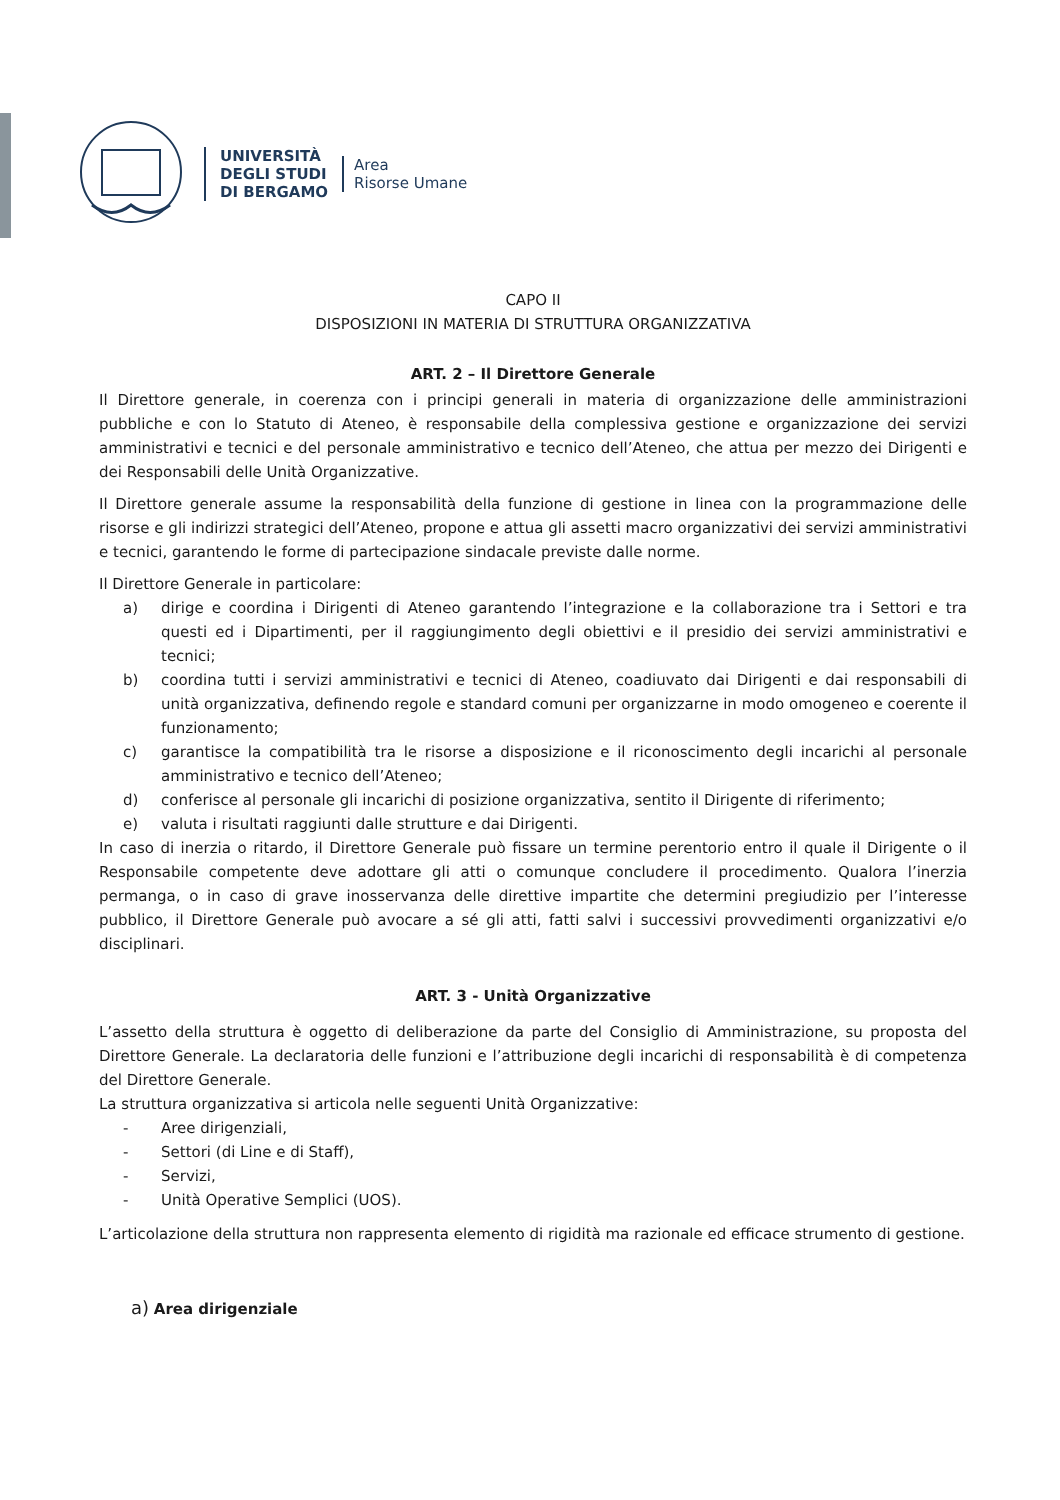UNIVERSITÀ
DEGLI STUDI
DI BERGAMO
Area
Risorse Umane
CAPO II
DISPOSIZIONI IN MATERIA DI STRUTTURA ORGANIZZATIVA
ART. 2 – Il Direttore Generale
Il Direttore generale, in coerenza con i principi generali in materia di organizzazione delle amministrazioni pubbliche e con lo Statuto di Ateneo, è responsabile della complessiva gestione e organizzazione dei servizi amministrativi e tecnici e del personale amministrativo e tecnico dell’Ateneo, che attua per mezzo dei Dirigenti e dei Responsabili delle Unità Organizzative.
Il Direttore generale assume la responsabilità della funzione di gestione in linea con la programmazione delle risorse e gli indirizzi strategici dell’Ateneo, propone e attua gli assetti macro organizzativi dei servizi amministrativi e tecnici, garantendo le forme di partecipazione sindacale previste dalle norme.
Il Direttore Generale in particolare:
a) dirige e coordina i Dirigenti di Ateneo garantendo l’integrazione e la collaborazione tra i Settori e tra questi ed i Dipartimenti, per il raggiungimento degli obiettivi e il presidio dei servizi amministrativi e tecnici;
b) coordina tutti i servizi amministrativi e tecnici di Ateneo, coadiuvato dai Dirigenti e dai responsabili di unità organizzativa, definendo regole e standard comuni per organizzarne in modo omogeneo e coerente il funzionamento;
c) garantisce la compatibilità tra le risorse a disposizione e il riconoscimento degli incarichi al personale amministrativo e tecnico dell’Ateneo;
d) conferisce al personale gli incarichi di posizione organizzativa, sentito il Dirigente di riferimento;
e) valuta i risultati raggiunti dalle strutture e dai Dirigenti.
In caso di inerzia o ritardo, il Direttore Generale può fissare un termine perentorio entro il quale il Dirigente o il Responsabile competente deve adottare gli atti o comunque concludere il procedimento. Qualora l’inerzia permanga, o in caso di grave inosservanza delle direttive impartite che determini pregiudizio per l’interesse pubblico, il Direttore Generale può avocare a sé gli atti, fatti salvi i successivi provvedimenti organizzativi e/o disciplinari.
ART. 3 - Unità Organizzative
L’assetto della struttura è oggetto di deliberazione da parte del Consiglio di Amministrazione, su proposta del Direttore Generale. La declaratoria delle funzioni e l’attribuzione degli incarichi di responsabilità è di competenza del Direttore Generale.
La struttura organizzativa si articola nelle seguenti Unità Organizzative:
- Aree dirigenziali,
- Settori (di Line e di Staff),
- Servizi,
- Unità Operative Semplici (UOS).
L’articolazione della struttura non rappresenta elemento di rigidità ma razionale ed efficace strumento di gestione.
a) Area dirigenziale